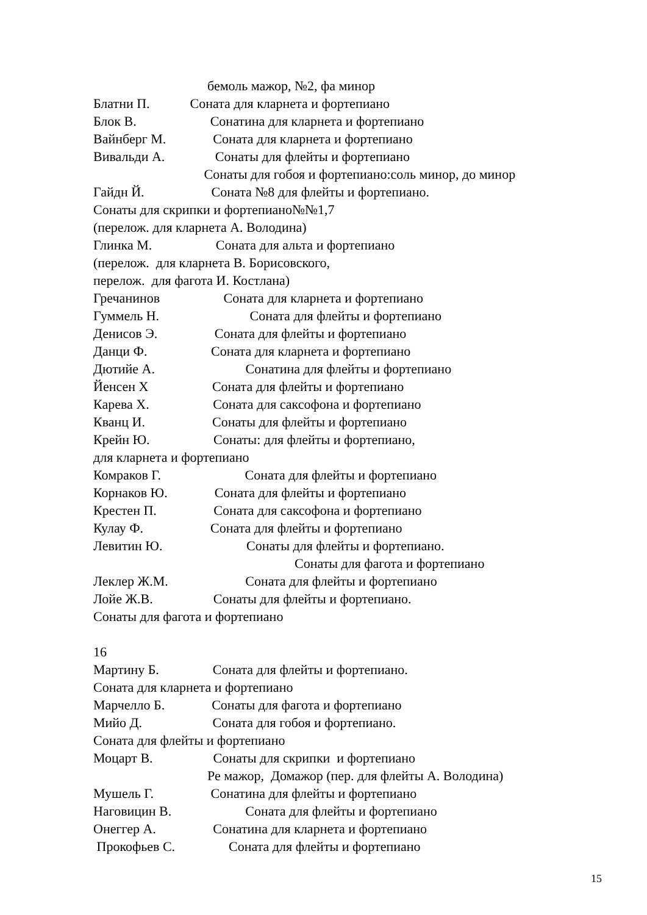бемоль мажор, №2, фа минор
Блатни П. Соната для кларнета и фортепиано
Блок В. Сонатина для кларнета и фортепиано
Вайнберг М. Соната для кларнета и фортепиано
Вивальди А. Сонаты для флейты и фортепиано
Сонаты для гобоя и фортепиано:соль минор, до минор
Гайдн Й. Соната №8 для флейты и фортепиано.
Сонаты для скрипки и фортепиано№№1,7
(перелож. для кларнета А. Володина)
Глинка М. Соната для альта и фортепиано
(перелож. для кларнета В. Борисовского,
перелож. для фагота И. Костлана)
Гречанинов Соната для кларнета и фортепиано
Гуммель Н. Соната для флейты и фортепиано
Денисов Э. Соната для флейты и фортепиано
Данци Ф. Соната для кларнета и фортепиано
Дютийе А. Сонатина для флейты и фортепиано
Йенсен Х Соната для флейты и фортепиано
Карева Х. Соната для саксофона и фортепиано
Кванц И. Сонаты для флейты и фортепиано
Крейн Ю. Сонаты: для флейты и фортепиано,
для кларнета и фортепиано
Комраков Г. Соната для флейты и фортепиано
Корнаков Ю. Соната для флейты и фортепиано
Крестен П. Соната для саксофона и фортепиано
Кулау Ф. Соната для флейты и фортепиано
Левитин Ю. Сонаты для флейты и фортепиано.
Сонаты для фагота и фортепиано
Леклер Ж.М. Соната для флейты и фортепиано
Лойе Ж.В. Сонаты для флейты и фортепиано.
Сонаты для фагота и фортепиано
16
Мартину Б. Соната для флейты и фортепиано.
Соната для кларнета и фортепиано
Марчелло Б. Сонаты для фагота и фортепиано
Мийо Д. Соната для гобоя и фортепиано.
Соната для флейты и фортепиано
Моцарт В. Сонаты для скрипки и фортепиано
Ре мажор, Домажор (пер. для флейты А. Володина)
Мушель Г. Сонатина для флейты и фортепиано
Наговицин В. Соната для флейты и фортепиано
Онеггер А. Сонатина для кларнета и фортепиано
Прокофьев С. Соната для флейты и фортепиано
15